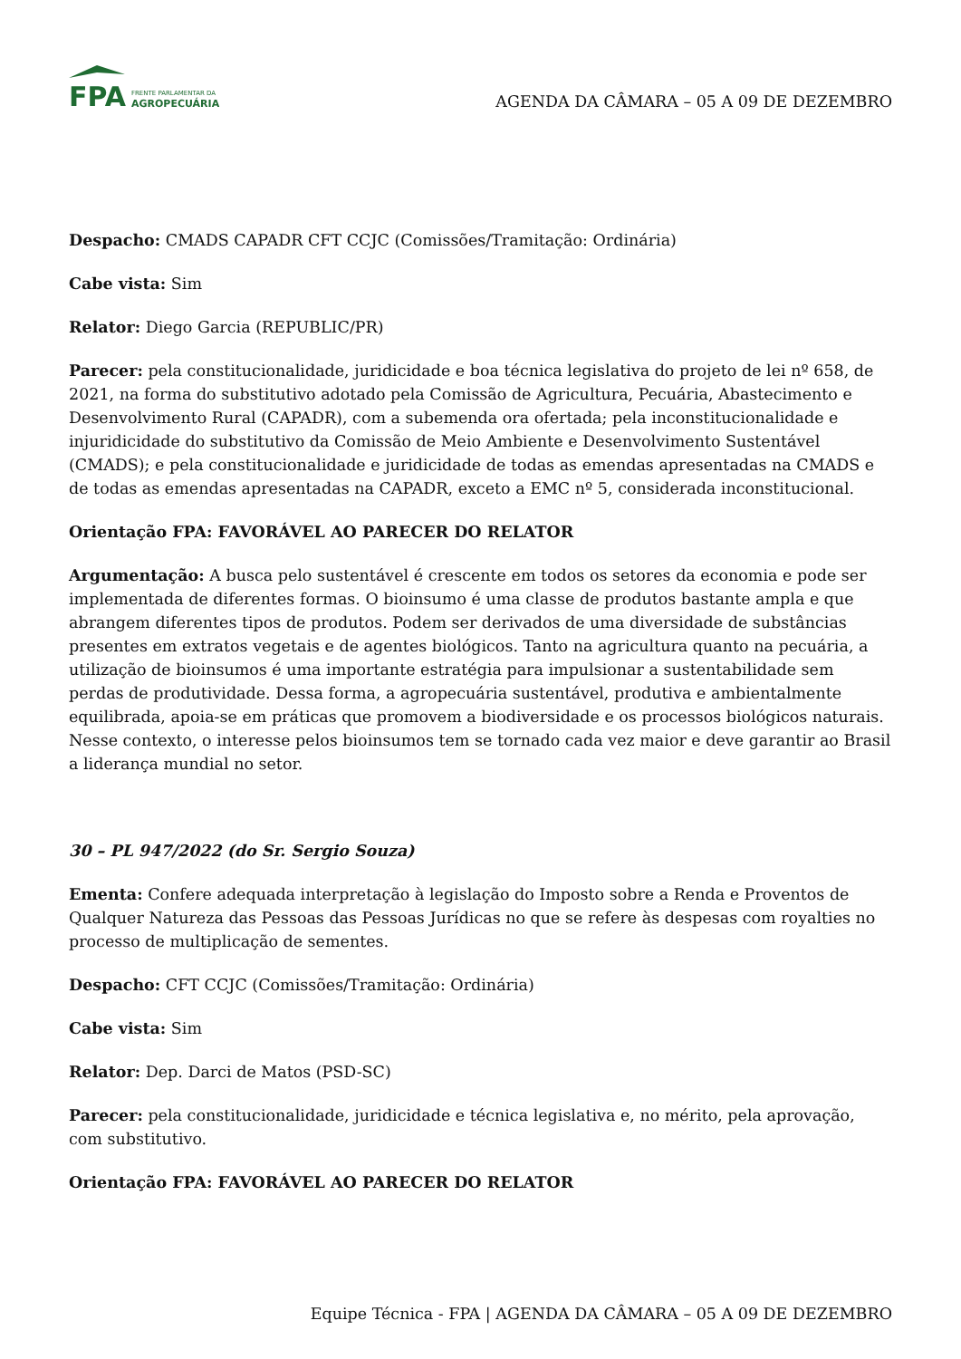FPA
FRENTE PARLAMENTAR DA
AGROPECUÁRIA
AGENDA DA CÂMARA – 05 A 09 DE DEZEMBRO
Despacho: CMADS CAPADR CFT CCJC (Comissões/Tramitação: Ordinária)
Cabe vista: Sim
Relator: Diego Garcia (REPUBLIC/PR)
Parecer: pela constitucionalidade, juridicidade e boa técnica legislativa do projeto de lei nº 658, de 2021, na forma do substitutivo adotado pela Comissão de Agricultura, Pecuária, Abastecimento e Desenvolvimento Rural (CAPADR), com a subemenda ora ofertada; pela inconstitucionalidade e injuridicidade do substitutivo da Comissão de Meio Ambiente e Desenvolvimento Sustentável (CMADS); e pela constitucionalidade e juridicidade de todas as emendas apresentadas na CMADS e de todas as emendas apresentadas na CAPADR, exceto a EMC nº 5, considerada inconstitucional.
Orientação FPA: FAVORÁVEL AO PARECER DO RELATOR
Argumentação: A busca pelo sustentável é crescente em todos os setores da economia e pode ser implementada de diferentes formas. O bioinsumo é uma classe de produtos bastante ampla e que abrangem diferentes tipos de produtos. Podem ser derivados de uma diversidade de substâncias presentes em extratos vegetais e de agentes biológicos. Tanto na agricultura quanto na pecuária, a utilização de bioinsumos é uma importante estratégia para impulsionar a sustentabilidade sem perdas de produtividade. Dessa forma, a agropecuária sustentável, produtiva e ambientalmente equilibrada, apoia-se em práticas que promovem a biodiversidade e os processos biológicos naturais. Nesse contexto, o interesse pelos bioinsumos tem se tornado cada vez maior e deve garantir ao Brasil a liderança mundial no setor.
30 – PL 947/2022 (do Sr. Sergio Souza)
Ementa: Confere adequada interpretação à legislação do Imposto sobre a Renda e Proventos de Qualquer Natureza das Pessoas das Pessoas Jurídicas no que se refere às despesas com royalties no processo de multiplicação de sementes.
Despacho: CFT CCJC (Comissões/Tramitação: Ordinária)
Cabe vista: Sim
Relator: Dep. Darci de Matos (PSD-SC)
Parecer: pela constitucionalidade, juridicidade e técnica legislativa e, no mérito, pela aprovação, com substitutivo.
Orientação FPA: FAVORÁVEL AO PARECER DO RELATOR
Equipe Técnica - FPA | AGENDA DA CÂMARA – 05 A 09 DE DEZEMBRO